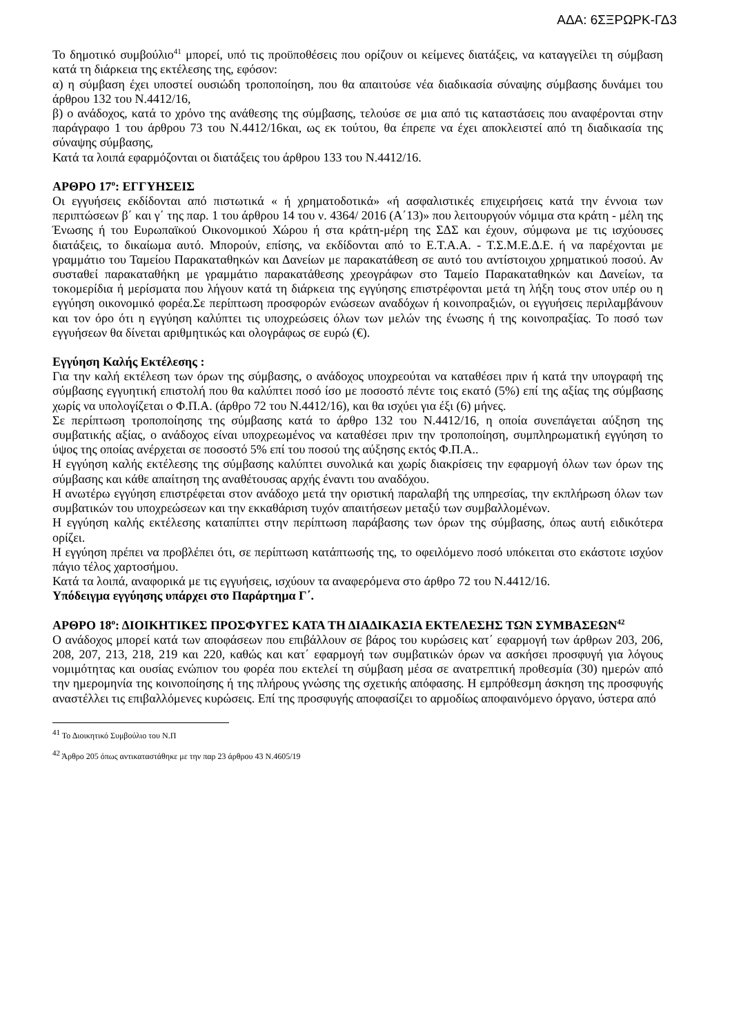ΑΔΑ: 6ΣΞΡΩΡΚ-ΓΔ3
Το δημοτικό συμβούλιο<sup>41</sup> μπορεί, υπό τις προϋποθέσεις που ορίζουν οι κείμενες διατάξεις, να καταγγείλει τη σύμβαση κατά τη διάρκεια της εκτέλεσης της, εφόσον:
α) η σύμβαση έχει υποστεί ουσιώδη τροποποίηση, που θα απαιτούσε νέα διαδικασία σύναψης σύμβασης δυνάμει του άρθρου 132 του Ν.4412/16,
β) ο ανάδοχος, κατά το χρόνο της ανάθεσης της σύμβασης, τελούσε σε μια από τις καταστάσεις που αναφέρονται στην παράγραφο 1 του άρθρου 73 του Ν.4412/16και, ως εκ τούτου, θα έπρεπε να έχει αποκλειστεί από τη διαδικασία της σύναψης σύμβασης,
Κατά τα λοιπά εφαρμόζονται οι διατάξεις του άρθρου 133 του Ν.4412/16.
ΑΡΘΡΟ 17<sup>ο</sup>: ΕΓΓΥΗΣΕΙΣ
Οι εγγυήσεις εκδίδονται από πιστωτικά « ή χρηματοδοτικά» «ή ασφαλιστικές επιχειρήσεις κατά την έννοια των περιπτώσεων β΄ και γ΄ της παρ. 1 του άρθρου 14 του ν. 4364/ 2016 (Α΄13)» που λειτουργούν νόμιμα στα κράτη - μέλη της Ένωσης ή του Ευρωπαϊκού Οικονομικού Χώρου ή στα κράτη-μέρη της ΣΔΣ και έχουν, σύμφωνα με τις ισχύουσες διατάξεις, το δικαίωμα αυτό. Μπορούν, επίσης, να εκδίδονται από το Ε.Τ.Α.Α. - Τ.Σ.Μ.Ε.Δ.Ε. ή να παρέχονται με γραμμάτιο του Ταμείου Παρακαταθηκών και Δανείων με παρακατάθεση σε αυτό του αντίστοιχου χρηματικού ποσού. Αν συσταθεί παρακαταθήκη με γραμμάτιο παρακατάθεσης χρεογράφων στο Ταμείο Παρακαταθηκών και Δανείων, τα τοκομερίδια ή μερίσματα που λήγουν κατά τη διάρκεια της εγγύησης επιστρέφονται μετά τη λήξη τους στον υπέρ ου η εγγύηση οικονομικό φορέα.Σε περίπτωση προσφορών ενώσεων αναδόχων ή κοινοπραξιών, οι εγγυήσεις περιλαμβάνουν και τον όρο ότι η εγγύηση καλύπτει τις υποχρεώσεις όλων των μελών της ένωσης ή της κοινοπραξίας. Το ποσό των εγγυήσεων θα δίνεται αριθμητικώς και ολογράφως σε ευρώ (€).
Εγγύηση Καλής Εκτέλεσης :
Για την καλή εκτέλεση των όρων της σύμβασης, ο ανάδοχος υποχρεούται να καταθέσει πριν ή κατά την υπογραφή της σύμβασης εγγυητική επιστολή που θα καλύπτει ποσό ίσο με ποσοστό πέντε τοις εκατό (5%) επί της αξίας της σύμβασης χωρίς να υπολογίζεται ο Φ.Π.Α. (άρθρο 72 του Ν.4412/16), και θα ισχύει για έξι (6) μήνες.
Σε περίπτωση τροποποίησης της σύμβασης κατά το άρθρο 132 του Ν.4412/16, η οποία συνεπάγεται αύξηση της συμβατικής αξίας, ο ανάδοχος είναι υποχρεωμένος να καταθέσει πριν την τροποποίηση, συμπληρωματική εγγύηση το ύψος της οποίας ανέρχεται σε ποσοστό 5% επί του ποσού της αύξησης εκτός Φ.Π.Α..
Η εγγύηση καλής εκτέλεσης της σύμβασης καλύπτει συνολικά και χωρίς διακρίσεις την εφαρμογή όλων των όρων της σύμβασης και κάθε απαίτηση της αναθέτουσας αρχής έναντι του αναδόχου.
Η ανωτέρω εγγύηση επιστρέφεται στον ανάδοχο μετά την οριστική παραλαβή της υπηρεσίας, την εκπλήρωση όλων των συμβατικών του υποχρεώσεων και την εκκαθάριση τυχόν απαιτήσεων μεταξύ των συμβαλλομένων.
Η εγγύηση καλής εκτέλεσης καταπίπτει στην περίπτωση παράβασης των όρων της σύμβασης, όπως αυτή ειδικότερα ορίζει.
Η εγγύηση πρέπει να προβλέπει ότι, σε περίπτωση κατάπτωσής της, το οφειλόμενο ποσό υπόκειται στο εκάστοτε ισχύον πάγιο τέλος χαρτοσήμου.
Κατά τα λοιπά, αναφορικά με τις εγγυήσεις, ισχύουν τα αναφερόμενα στο άρθρο 72 του Ν.4412/16.
Υπόδειγμα εγγύησης υπάρχει στο Παράρτημα Γ΄.
ΑΡΘΡΟ 18<sup>ο</sup>: ΔΙΟΙΚΗΤΙΚΕΣ ΠΡΟΣΦΥΓΕΣ ΚΑΤΑ ΤΗ ΔΙΑΔΙΚΑΣΙΑ ΕΚΤΕΛΕΣΗΣ ΤΩΝ ΣΥΜΒΑΣΕΩΝ<sup>42</sup>
Ο ανάδοχος μπορεί κατά των αποφάσεων που επιβάλλουν σε βάρος του κυρώσεις κατ΄ εφαρμογή των άρθρων 203, 206, 208, 207, 213, 218, 219 και 220, καθώς και κατ΄ εφαρμογή των συμβατικών όρων να ασκήσει προσφυγή για λόγους νομιμότητας και ουσίας ενώπιον του φορέα που εκτελεί τη σύμβαση μέσα σε ανατρεπτική προθεσμία (30) ημερών από την ημερομηνία της κοινοποίησης ή της πλήρους γνώσης της σχετικής απόφασης. Η εμπρόθεσμη άσκηση της προσφυγής αναστέλλει τις επιβαλλόμενες κυρώσεις. Επί της προσφυγής αποφασίζει το αρμοδίως αποφαινόμενο όργανο, ύστερα από
<sup>41</sup> Το Διοικητικό Συμβούλιο του Ν.Π
<sup>42</sup> Άρθρο 205 όπως αντικαταστάθηκε με την παρ 23 άρθρου 43 Ν.4605/19